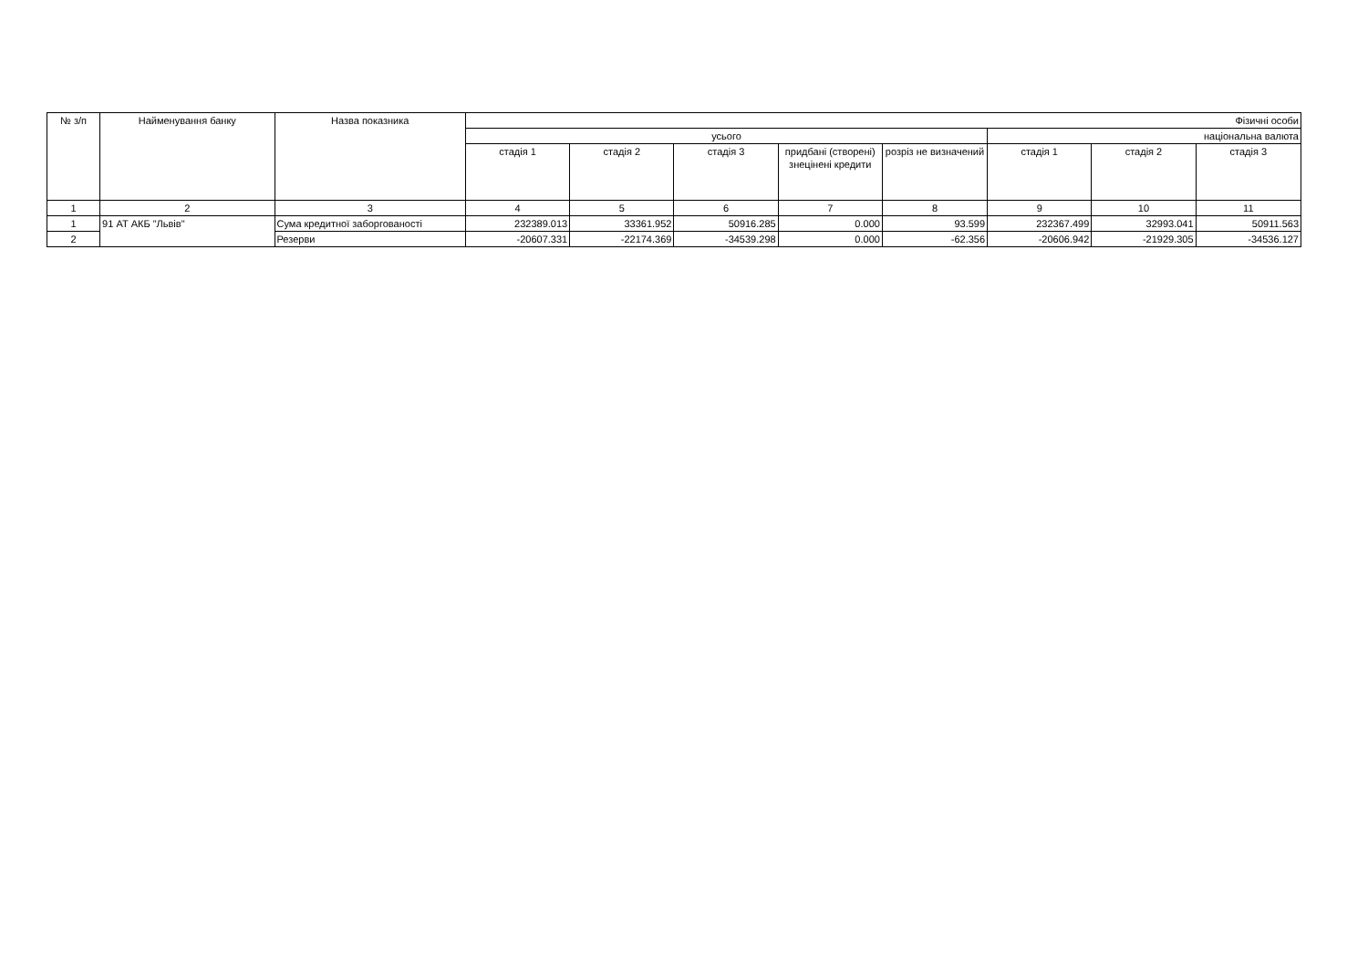| № з/п | Найменування банку | Назва показника | Фізичні особи | | | | | | | |
| --- | --- | --- | --- | --- | --- | --- | --- | --- | --- | --- |
| | | | усього | | | | | національна валюта | | |
| | | | стадія 1 | стадія 2 | стадія 3 | придбані (створені) знецінені кредити | розріз не визначений | стадія 1 | стадія 2 | стадія 3 |
| 1 | 2 | 3 | 4 | 5 | 6 | 7 | 8 | 9 | 10 | 11 |
| 1 | 91 АТ АКБ "Львів" | Сума кредитної заборгованості | 232389.013 | 33361.952 | 50916.285 | 0.000 | 93.599 | 232367.499 | 32993.041 | 50911.563 |
| 2 | | Резерви | -20607.331 | -22174.369 | -34539.298 | 0.000 | -62.356 | -20606.942 | -21929.305 | -34536.127 |